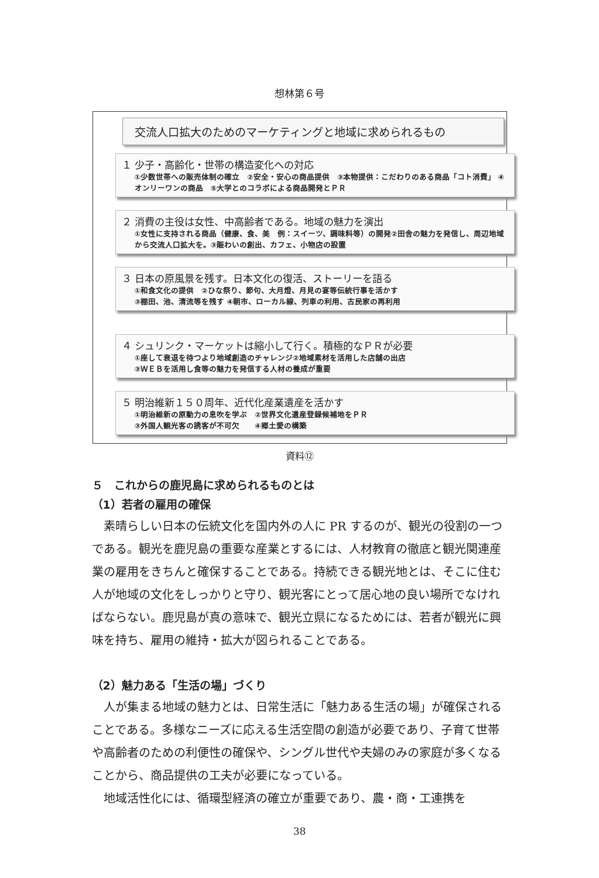想林第６号
交流人口拡大のためのマーケティングと地域に求められるもの
１ 少子・高齢化・世帯の構造変化への対応
①少数世帯への販売体制の確立　②安全・安心の商品提供　③本物提供：こだわりのある商品「コト消費」 ④オンリーワンの商品　⑤大学とのコラボによる商品開発とＰＲ
２ 消費の主役は女性、中高齢者である。地域の魅力を演出
①女性に支持される商品（健康、食、美　例：スイーツ、調味料等）の開発②田舎の魅力を発信し、周辺地域から交流人口拡大を。③賑わいの創出、カフェ、小物店の設置
３ 日本の原風景を残す。日本文化の復活、ストーリーを語る
①和食文化の提供　②ひな祭り、節句、大月燈、月見の宴等伝統行事を活かす
③棚田、池、清流等を残す ④朝市、ローカル線、列車の利用、古民家の再利用
４ シュリンク・マーケットは縮小して行く。積極的なＰＲが必要
①座して衰退を待つより地域創造のチャレンジ②地域素材を活用した店舗の出店
③ＷＥＢを活用し食等の魅力を発信する人材の養成が重要
５ 明治維新１５０周年、近代化産業遺産を活かす
①明治維新の原動力の息吹を学ぶ　②世界文化遺産登録候補地をＰＲ
③外国人観光客の誘客が不可欠　　④郷土愛の構築
資料⑫
５　これからの鹿児島に求められるものとは
（1）若者の雇用の確保
素晴らしい日本の伝統文化を国内外の人に PR するのが、観光の役割の一つである。観光を鹿児島の重要な産業とするには、人材教育の徹底と観光関連産業の雇用をきちんと確保することである。持続できる観光地とは、そこに住む人が地域の文化をしっかりと守り、観光客にとって居心地の良い場所でなければならない。鹿児島が真の意味で、観光立県になるためには、若者が観光に興味を持ち、雇用の維持・拡大が図られることである。
（2）魅力ある「生活の場」づくり
人が集まる地域の魅力とは、日常生活に「魅力ある生活の場」が確保されることである。多様なニーズに応える生活空間の創造が必要であり、子育て世帯や高齢者のための利便性の確保や、シングル世代や夫婦のみの家庭が多くなることから、商品提供の工夫が必要になっている。
地域活性化には、循環型経済の確立が重要であり、農・商・工連携を
38